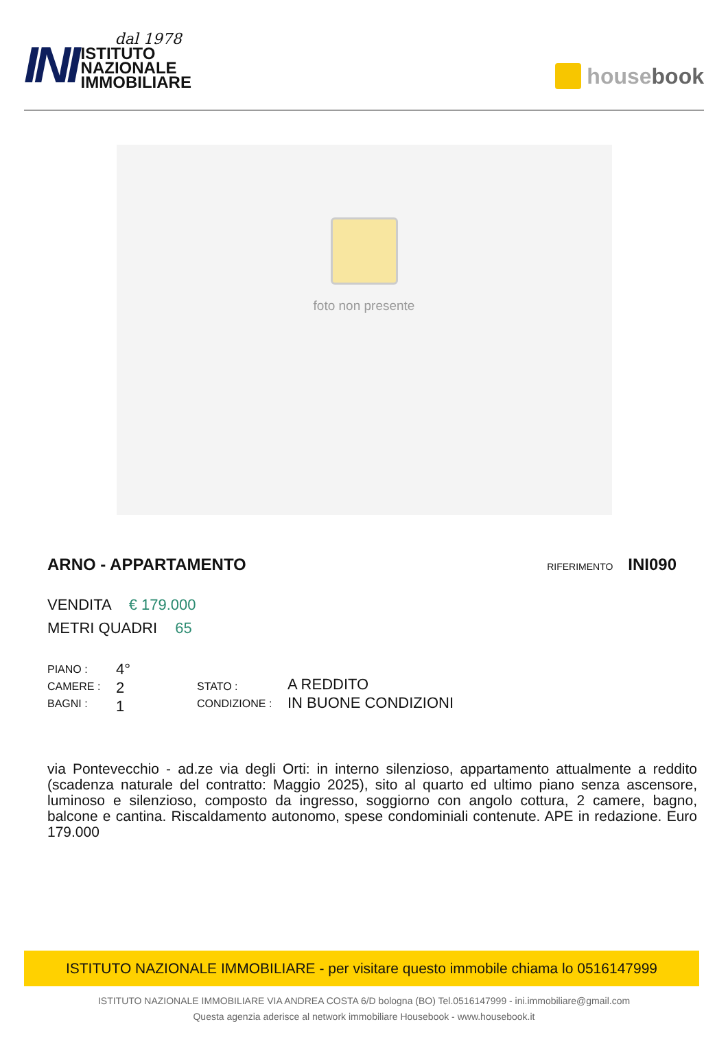INI
dal 1978
ISTITUTO
NAZIONALE
IMMOBILIARE
house book
foto non presente
ARNO - APPARTAMENTO
RIFERIMENTO INI090
VENDITA € 179.000
METRI QUADRI 65
PIANO :
CAMERE :
BAGNI :
4°
2
1
STATO :
CONDIZIONE :
A REDDITO
IN BUONE CONDIZIONI
via Pontevecchio - ad.ze via degli Orti: in interno silenzioso, appartamento attualmente a reddito (scadenza naturale del contratto: Maggio 2025), sito al quarto ed ultimo piano senza ascensore, luminoso e silenzioso, composto da ingresso, soggiorno con angolo cottura, 2 camere, bagno, balcone e cantina. Riscaldamento autonomo, spese condominiali contenute. APE in redazione. Euro 179.000
ISTITUTO NAZIONALE IMMOBILIARE - per visitare questo immobile chiama lo 0516147999
ISTITUTO NAZIONALE IMMOBILIARE VIA ANDREA COSTA 6/D bologna (BO) Tel.0516147999 - ini.immobiliare@gmail.com
Questa agenzia aderisce al network immobiliare Housebook - www.housebook.it